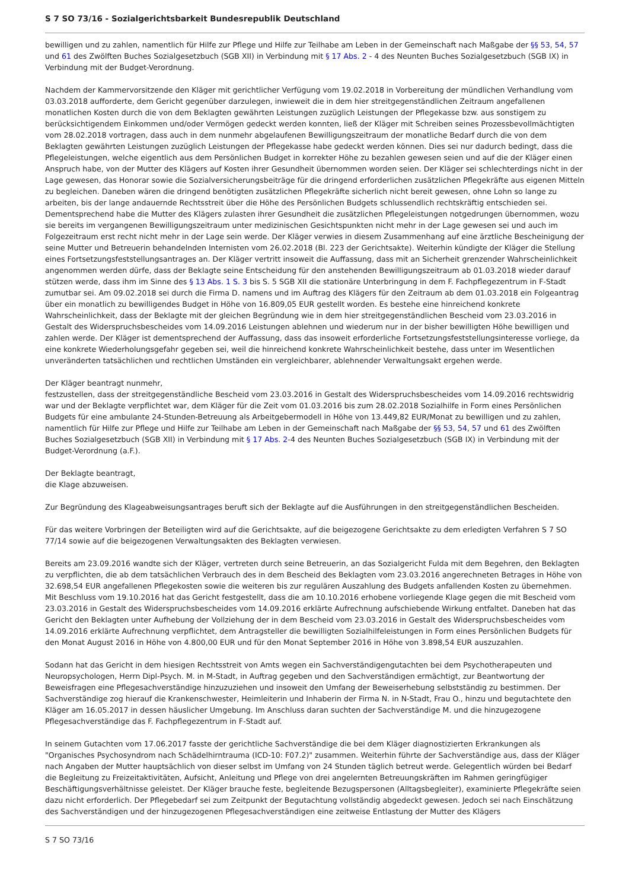S 7 SO 73/16 - Sozialgerichtsbarkeit Bundesrepublik Deutschland
bewilligen und zu zahlen, namentlich für Hilfe zur Pflege und Hilfe zur Teilhabe am Leben in der Gemeinschaft nach Maßgabe der §§ 53, 54, 57 und 61 des Zwölften Buches Sozialgesetzbuch (SGB XII) in Verbindung mit § 17 Abs. 2 - 4 des Neunten Buches Sozialgesetzbuch (SGB IX) in Verbindung mit der Budget-Verordnung.
Nachdem der Kammervorsitzende den Kläger mit gerichtlicher Verfügung vom 19.02.2018 in Vorbereitung der mündlichen Verhandlung vom 03.03.2018 aufforderte, dem Gericht gegenüber darzulegen, inwieweit die in dem hier streitgegenständlichen Zeitraum angefallenen monatlichen Kosten durch die von dem Beklagten gewährten Leistungen zuzüglich Leistungen der Pflegekasse bzw. aus sonstigem zu berücksichtigendem Einkommen und/oder Vermögen gedeckt werden konnten, ließ der Kläger mit Schreiben seines Prozessbevollmächtigten vom 28.02.2018 vortragen, dass auch in dem nunmehr abgelaufenen Bewilligungszeitraum der monatliche Bedarf durch die von dem Beklagten gewährten Leistungen zuzüglich Leistungen der Pflegekasse habe gedeckt werden können. Dies sei nur dadurch bedingt, dass die Pflegeleistungen, welche eigentlich aus dem Persönlichen Budget in korrekter Höhe zu bezahlen gewesen seien und auf die der Kläger einen Anspruch habe, von der Mutter des Klägers auf Kosten ihrer Gesundheit übernommen worden seien. Der Kläger sei schlechterdings nicht in der Lage gewesen, das Honorar sowie die Sozialversicherungsbeiträge für die dringend erforderlichen zusätzlichen Pflegekräfte aus eigenen Mitteln zu begleichen. Daneben wären die dringend benötigten zusätzlichen Pflegekräfte sicherlich nicht bereit gewesen, ohne Lohn so lange zu arbeiten, bis der lange andauernde Rechtsstreit über die Höhe des Persönlichen Budgets schlussendlich rechtskräftig entschieden sei. Dementsprechend habe die Mutter des Klägers zulasten ihrer Gesundheit die zusätzlichen Pflegeleistungen notgedrungen übernommen, wozu sie bereits im vergangenen Bewilligungszeitraum unter medizinischen Gesichtspunkten nicht mehr in der Lage gewesen sei und auch im Folgezeitraum erst recht nicht mehr in der Lage sein werde. Der Kläger verwies in diesem Zusammenhang auf eine ärztliche Bescheinigung der seine Mutter und Betreuerin behandelnden Internisten vom 26.02.2018 (Bl. 223 der Gerichtsakte). Weiterhin kündigte der Kläger die Stellung eines Fortsetzungsfeststellungsantrages an. Der Kläger vertritt insoweit die Auffassung, dass mit an Sicherheit grenzender Wahrscheinlichkeit angenommen werden dürfe, dass der Beklagte seine Entscheidung für den anstehenden Bewilligungszeitraum ab 01.03.2018 wieder darauf stützen werde, dass ihm im Sinne des § 13 Abs. 1 S. 3 bis S. 5 SGB XII die stationäre Unterbringung in dem F. Fachpflegezentrum in F-Stadt zumutbar sei. Am 09.02.2018 sei durch die Firma D. namens und im Auftrag des Klägers für den Zeitraum ab dem 01.03.2018 ein Folgeantrag über ein monatlich zu bewilligendes Budget in Höhe von 16.809,05 EUR gestellt worden. Es bestehe eine hinreichend konkrete Wahrscheinlichkeit, dass der Beklagte mit der gleichen Begründung wie in dem hier streitgegenständlichen Bescheid vom 23.03.2016 in Gestalt des Widerspruchsbescheides vom 14.09.2016 Leistungen ablehnen und wiederum nur in der bisher bewilligten Höhe bewilligen und zahlen werde. Der Kläger ist dementsprechend der Auffassung, dass das insoweit erforderliche Fortsetzungsfeststellungsinteresse vorliege, da eine konkrete Wiederholungsgefahr gegeben sei, weil die hinreichend konkrete Wahrscheinlichkeit bestehe, dass unter im Wesentlichen unveränderten tatsächlichen und rechtlichen Umständen ein vergleichbarer, ablehnender Verwaltungsakt ergehen werde.
Der Kläger beantragt nunmehr,
festzustellen, dass der streitgegenständliche Bescheid vom 23.03.2016 in Gestalt des Widerspruchsbescheides vom 14.09.2016 rechtswidrig war und der Beklagte verpflichtet war, dem Kläger für die Zeit vom 01.03.2016 bis zum 28.02.2018 Sozialhilfe in Form eines Persönlichen Budgets für eine ambulante 24-Stunden-Betreuung als Arbeitgebermodell in Höhe von 13.449,82 EUR/Monat zu bewilligen und zu zahlen, namentlich für Hilfe zur Pflege und Hilfe zur Teilhabe am Leben in der Gemeinschaft nach Maßgabe der §§ 53, 54, 57 und 61 des Zwölften Buches Sozialgesetzbuch (SGB XII) in Verbindung mit § 17 Abs. 2-4 des Neunten Buches Sozialgesetzbuch (SGB IX) in Verbindung mit der Budget-Verordnung (a.F.).
Der Beklagte beantragt,
die Klage abzuweisen.
Zur Begründung des Klageabweisungsantrages beruft sich der Beklagte auf die Ausführungen in den streitgegenständlichen Bescheiden.
Für das weitere Vorbringen der Beteiligten wird auf die Gerichtsakte, auf die beigezogene Gerichtsakte zu dem erledigten Verfahren S 7 SO 77/14 sowie auf die beigezogenen Verwaltungsakten des Beklagten verwiesen.
Bereits am 23.09.2016 wandte sich der Kläger, vertreten durch seine Betreuerin, an das Sozialgericht Fulda mit dem Begehren, den Beklagten zu verpflichten, die ab dem tatsächlichen Verbrauch des in dem Bescheid des Beklagten vom 23.03.2016 angerechneten Betrages in Höhe von 32.698,54 EUR angefallenen Pflegekosten sowie die weiteren bis zur regulären Auszahlung des Budgets anfallenden Kosten zu übernehmen. Mit Beschluss vom 19.10.2016 hat das Gericht festgestellt, dass die am 10.10.2016 erhobene vorliegende Klage gegen die mit Bescheid vom 23.03.2016 in Gestalt des Widerspruchsbescheides vom 14.09.2016 erklärte Aufrechnung aufschiebende Wirkung entfaltet. Daneben hat das Gericht den Beklagten unter Aufhebung der Vollziehung der in dem Bescheid vom 23.03.2016 in Gestalt des Widerspruchsbescheides vom 14.09.2016 erklärte Aufrechnung verpflichtet, dem Antragsteller die bewilligten Sozialhilfeleistungen in Form eines Persönlichen Budgets für den Monat August 2016 in Höhe von 4.800,00 EUR und für den Monat September 2016 in Höhe von 3.898,54 EUR auszuzahlen.
Sodann hat das Gericht in dem hiesigen Rechtsstreit von Amts wegen ein Sachverständigengutachten bei dem Psychotherapeuten und Neuropsychologen, Herrn Dipl-Psych. M. in M-Stadt, in Auftrag gegeben und den Sachverständigen ermächtigt, zur Beantwortung der Beweisfragen eine Pflegesachverständige hinzuzuziehen und insoweit den Umfang der Beweiserhebung selbstständig zu bestimmen. Der Sachverständige zog hierauf die Krankenschwester, Heimleiterin und Inhaberin der Firma N. in N-Stadt, Frau O., hinzu und begutachtete den Kläger am 16.05.2017 in dessen häuslicher Umgebung. Im Anschluss daran suchten der Sachverständige M. und die hinzugezogene Pflegesachverständige das F. Fachpflegezentrum in F-Stadt auf.
In seinem Gutachten vom 17.06.2017 fasste der gerichtliche Sachverständige die bei dem Kläger diagnostizierten Erkrankungen als "Organisches Psychosyndrom nach Schädelhirntrauma (ICD-10: F07.2)" zusammen. Weiterhin führte der Sachverständige aus, dass der Kläger nach Angaben der Mutter hauptsächlich von dieser selbst im Umfang von 24 Stunden täglich betreut werde. Gelegentlich würden bei Bedarf die Begleitung zu Freizeitaktivitäten, Aufsicht, Anleitung und Pflege von drei angelernten Betreuungskräften im Rahmen geringfügiger Beschäftigungsverhältnisse geleistet. Der Kläger brauche feste, begleitende Bezugspersonen (Alltagsbegleiter), examinierte Pflegekräfte seien dazu nicht erforderlich. Der Pflegebedarf sei zum Zeitpunkt der Begutachtung vollständig abgedeckt gewesen. Jedoch sei nach Einschätzung des Sachverständigen und der hinzugezogenen Pflegesachverständigen eine zeitweise Entlastung der Mutter des Klägers
S 7 SO 73/16